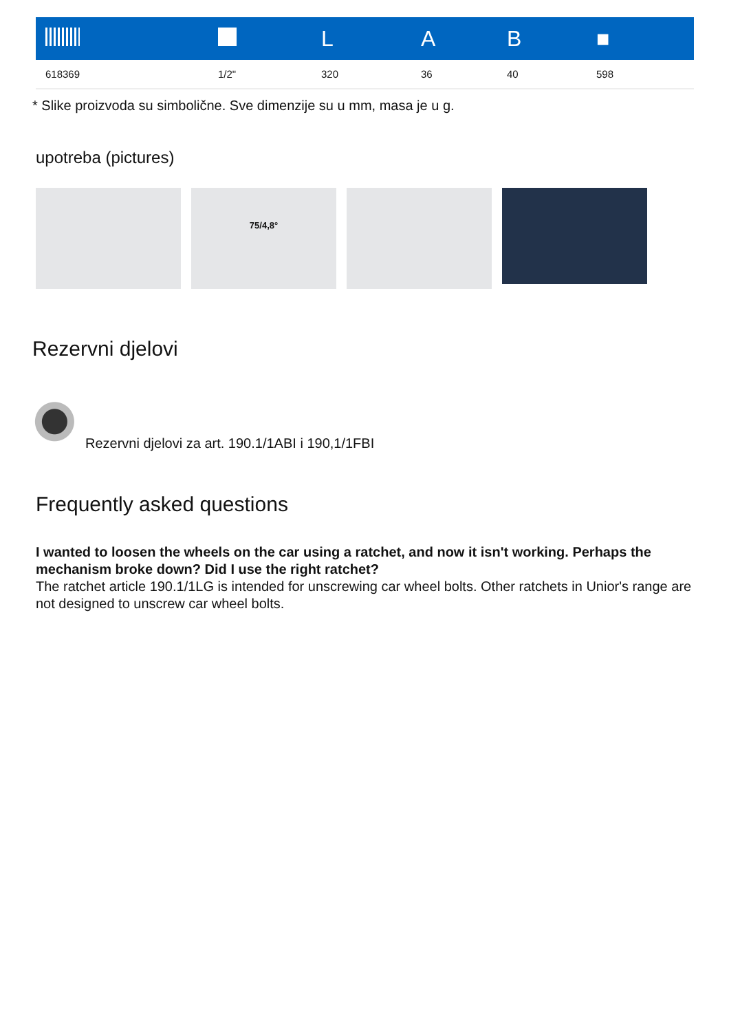| | | L | A | B | ■ |
| --- | --- | --- | --- | --- | --- |
| 618369 | 1/2" | 320 | 36 | 40 | 598 |
* Slike proizvoda su simbolične. Sve dimenzije su u mm, masa je u g.
upotreba (pictures)
75/4,8°
Rezervni djelovi
Rezervni djelovi za art. 190.1/1ABI i 190,1/1FBI
Frequently asked questions
I wanted to loosen the wheels on the car using a ratchet, and now it isn't working. Perhaps the mechanism broke down? Did I use the right ratchet?
The ratchet article 190.1/1LG is intended for unscrewing car wheel bolts. Other ratchets in Unior's range are not designed to unscrew car wheel bolts.